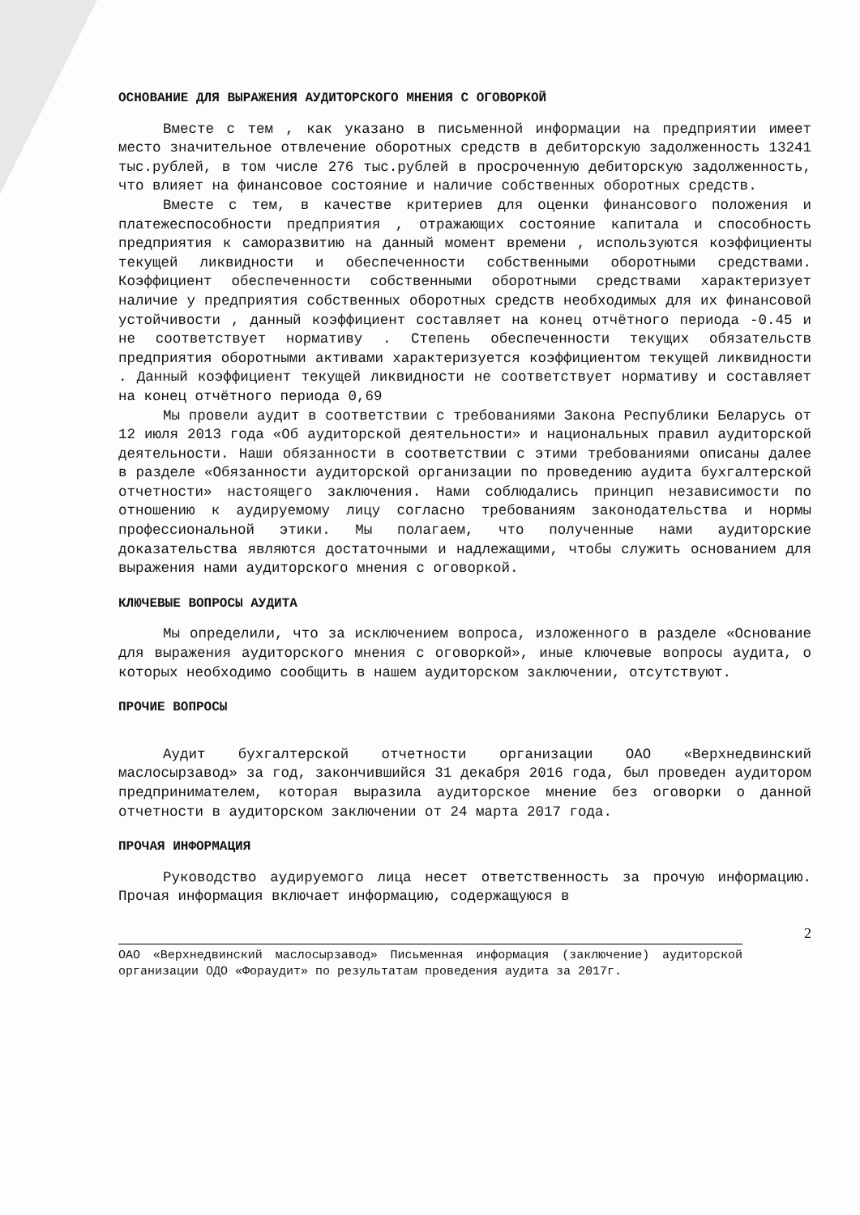ОСНОВАНИЕ ДЛЯ ВЫРАЖЕНИЯ АУДИТОРСКОГО МНЕНИЯ С ОГОВОРКОЙ
Вместе с тем , как указано в письменной информации на предприятии имеет место значительное отвлечение оборотных средств в дебиторскую задолженность 13241 тыс.рублей, в том числе 276 тыс.рублей в просроченную дебиторскую задолженность, что влияет на финансовое состояние и наличие собственных оборотных средств.
Вместе с тем, в качестве критериев для оценки финансового положения и платежеспособности предприятия , отражающих состояние капитала и способность предприятия к саморазвитию на данный момент времени , используются коэффициенты текущей ликвидности и обеспеченности собственными оборотными средствами. Коэффициент обеспеченности собственными оборотными средствами характеризует наличие у предприятия собственных оборотных средств необходимых для их финансовой устойчивости , данный коэффициент составляет на конец отчётного периода -0.45 и не соответствует нормативу . Степень обеспеченности текущих обязательств предприятия оборотными активами характеризуется коэффициентом текущей ликвидности . Данный коэффициент текущей ликвидности не соответствует нормативу и составляет на конец отчётного периода 0,69
Мы провели аудит в соответствии с требованиями Закона Республики Беларусь от 12 июля 2013 года «Об аудиторской деятельности» и национальных правил аудиторской деятельности. Наши обязанности в соответствии с этими требованиями описаны далее в разделе «Обязанности аудиторской организации по проведению аудита бухгалтерской отчетности» настоящего заключения. Нами соблюдались принцип независимости по отношению к аудируемому лицу согласно требованиям законодательства и нормы профессиональной этики. Мы полагаем, что полученные нами аудиторские доказательства являются достаточными и надлежащими, чтобы служить основанием для выражения нами аудиторского мнения с оговоркой.
КЛЮЧЕВЫЕ ВОПРОСЫ АУДИТА
Мы определили, что за исключением вопроса, изложенного в разделе «Основание для выражения аудиторского мнения с оговоркой», иные ключевые вопросы аудита, о которых необходимо сообщить в нашем аудиторском заключении, отсутствуют.
ПРОЧИЕ ВОПРОСЫ
Аудит бухгалтерской отчетности организации ОАО «Верхнедвинский маслосырзавод» за год, закончившийся 31 декабря 2016 года, был проведен аудитором предпринимателем, которая выразила аудиторское мнение без оговорки о данной отчетности в аудиторском заключении от 24 марта 2017 года.
ПРОЧАЯ ИНФОРМАЦИЯ
Руководство аудируемого лица несет ответственность за прочую информацию. Прочая информация включает информацию, содержащуюся в
2
ОАО «Верхнедвинский маслосырзавод» Письменная информация (заключение) аудиторской организации ОДО «Фораудит» по результатам проведения аудита за 2017г.